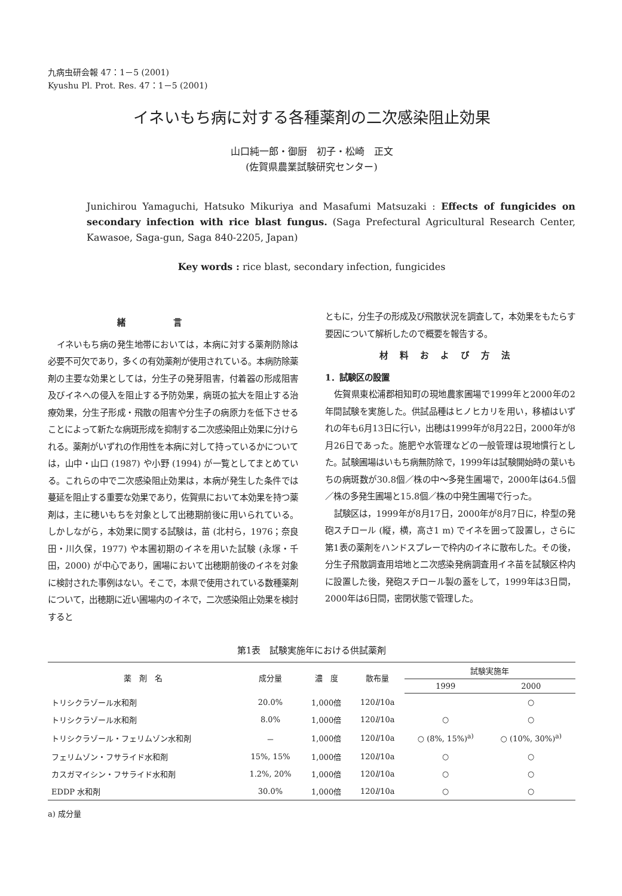九病虫研会報 47：1－5 (2001)
Kyushu Pl. Prot. Res. 47：1－5 (2001)
イネいもち病に対する各種薬剤の二次感染阻止効果
山口純一郎・御厨　初子・松崎　正文
(佐賀県農業試験研究センター)
Junichirou Yamaguchi, Hatsuko Mikuriya and Masafumi Matsuzaki : Effects of fungicides on secondary infection with rice blast fungus. (Saga Prefectural Agricultural Research Center, Kawasoe, Saga-gun, Saga 840-2205, Japan)
Key words : rice blast, secondary infection, fungicides
緒言
イネいもち病の発生地帯においては，本病に対する薬剤防除は必要不可欠であり，多くの有効薬剤が使用されている。本病防除薬剤の主要な効果としては，分生子の発芽阻害，付着器の形成阻害及びイネへの侵入を阻止する予防効果，病斑の拡大を阻止する治療効果，分生子形成・飛散の阻害や分生子の病原力を低下させることによって新たな病斑形成を抑制する二次感染阻止効果に分けられる。薬剤がいずれの作用性を本病に対して持っているかについては，山中・山口 (1987) や小野 (1994) が一覧としてまとめている。これらの中で二次感染阻止効果は，本病が発生した条件では蔓延を阻止する重要な効果であり，佐賀県において本効果を持つ薬剤は，主に穂いもちを対象として出穂期前後に用いられている。しかしながら，本効果に関する試験は，苗 (北村ら，1976；奈良田・川久保，1977) や本圃初期のイネを用いた試験 (永塚・千田，2000) が中心であり，圃場において出穂期前後のイネを対象に検討された事例はない。そこで，本県で使用されている数種薬剤について，出穂期に近い圃場内のイネで，二次感染阻止効果を検討すると
ともに，分生子の形成及び飛散状況を調査して，本効果をもたらす要因について解析したので概要を報告する。
材料および方法
1．試験区の設置
佐賀県東松浦郡相知町の現地農家圃場で1999年と2000年の2年間試験を実施した。供試品種はヒノヒカリを用い，移植はいずれの年も6月13日に行い，出穂は1999年が8月22日，2000年が8月26日であった。施肥や水管理などの一般管理は現地慣行とした。試験圃場はいもち病無防除で，1999年は試験開始時の葉いもちの病斑数が30.8個／株の中～多発生圃場で，2000年は64.5個／株の多発生圃場と15.8個／株の中発生圃場で行った。
試験区は，1999年が8月17日，2000年が8月7日に，枠型の発砲スチロール (縦，横，高さ1 m) でイネを囲って設置し，さらに第1表の薬剤をハンドスプレーで枠内のイネに散布した。その後，分生子飛散調査用培地と二次感染発病調査用イネ苗を試験区枠内に設置した後，発砲スチロール製の蓋をして，1999年は3日間，2000年は6日間，密閉状態で管理した。
第1表　試験実施年における供試薬剤
| 薬 剤 名 | 成分量 | 濃 度 | 散布量 | 試験実施年 | |
| --- | --- | --- | --- | --- | --- |
| | | | | 1999 | 2000 |
| トリシクラゾール水和剤 | 20.0% | 1,000倍 | 120 l /10a | | ○ |
| トリシクラゾール水和剤 | 8.0% | 1,000倍 | 120 l /10a | ○ | ○ |
| トリシクラゾール・フェリムゾン水和剤 | － | 1,000倍 | 120 l /10a | ○ (8%, 15%)<sup>a)</sup> | ○ (10%, 30%)<sup>a)</sup> |
| フェリムゾン・フサライド水和剤 | 15%, 15% | 1,000倍 | 120 l /10a | ○ | ○ |
| カスガマイシン・フサライド水和剤 | 1.2%, 20% | 1,000倍 | 120 l /10a | ○ | ○ |
| EDDP 水和剤 | 30.0% | 1,000倍 | 120 l /10a | ○ | ○ |
a) 成分量